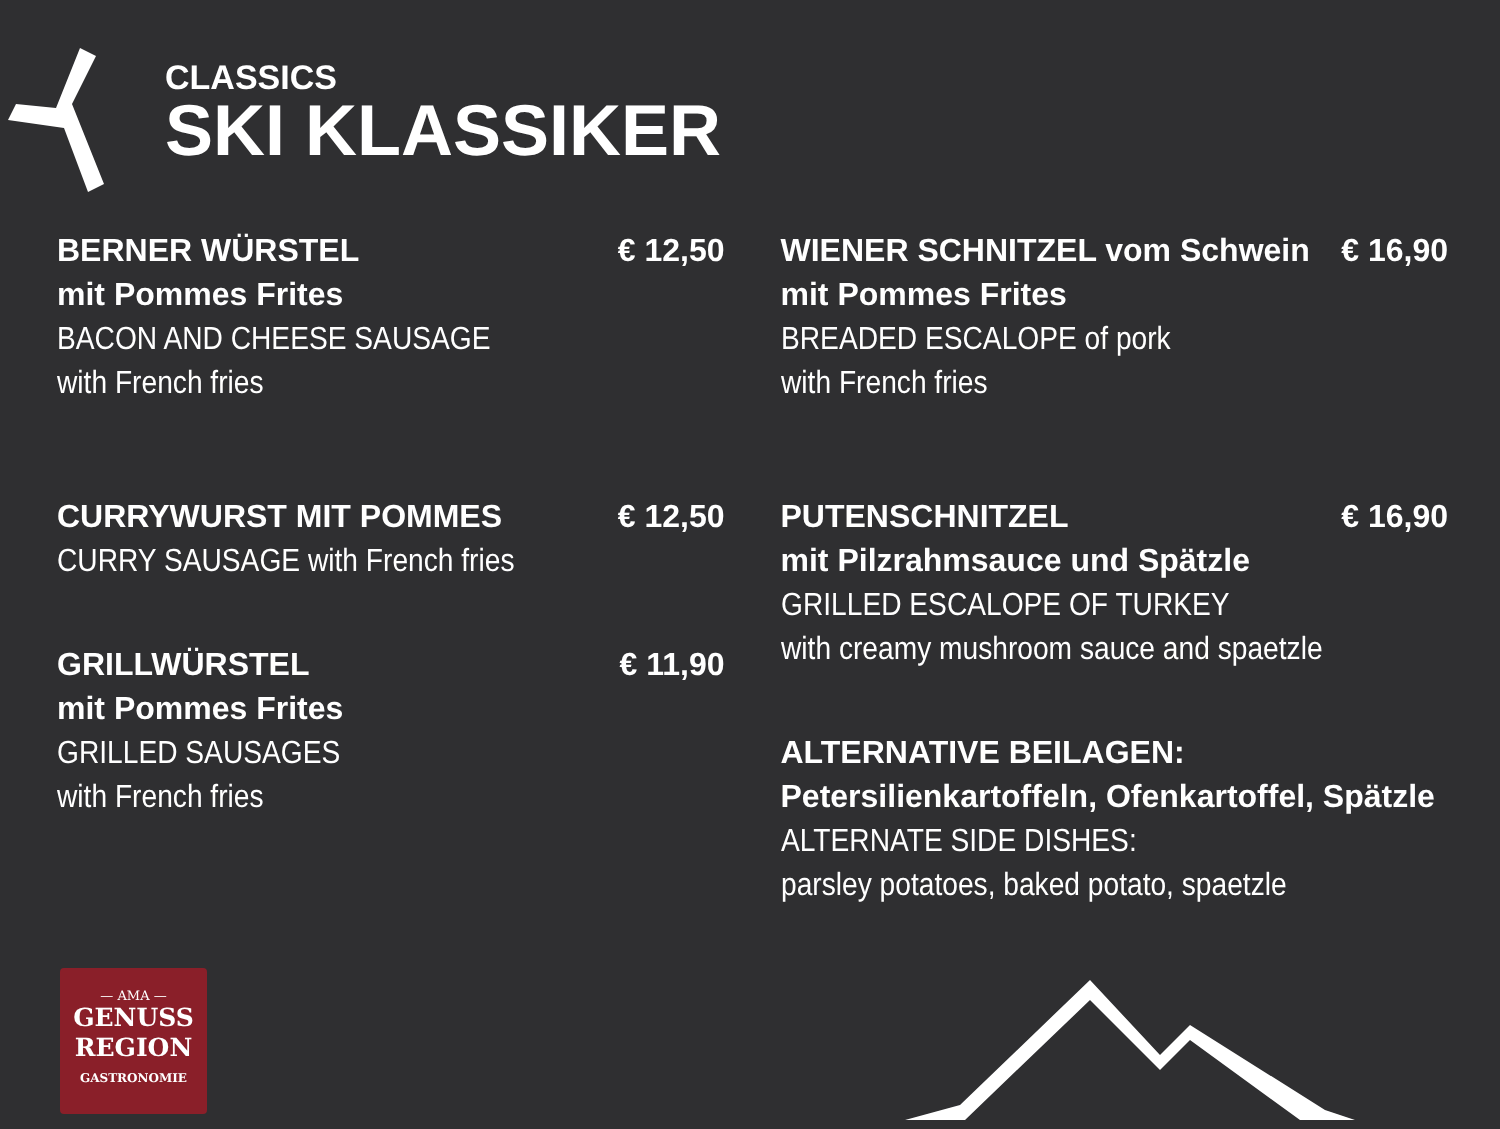CLASSICS
SKI KLASSIKER
BERNER WÜRSTEL € 12,50
mit Pommes Frites
BACON AND CHEESE SAUSAGE
with French fries
CURRYWURST MIT POMMES € 12,50
CURRY SAUSAGE with French fries
GRILLWÜRSTEL € 11,90
mit Pommes Frites
GRILLED SAUSAGES
with French fries
WIENER SCHNITZEL vom Schwein € 16,90
mit Pommes Frites
BREADED ESCALOPE of pork
with French fries
PUTENSCHNITZEL € 16,90
mit Pilzrahmsauce und Spätzle
GRILLED ESCALOPE OF TURKEY
with creamy mushroom sauce and spaetzle
ALTERNATIVE BEILAGEN:
Petersilienkartoffeln, Ofenkartoffel, Spätzle
ALTERNATE SIDE DISHES:
parsley potatoes, baked potato, spaetzle
— AMA —
GENUSS
REGION
GASTRONOMIE